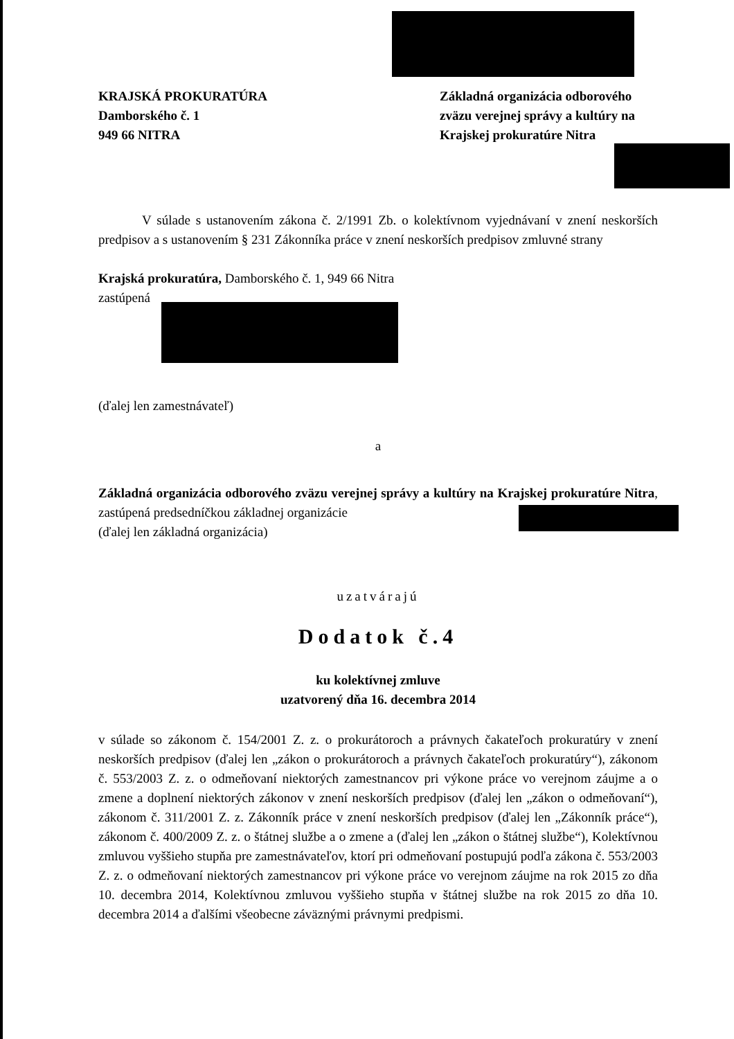KRAJSKÁ PROKURATÚRA
Damborského č. 1
949 66 NITRA
Základná organizácia odborového zväzu verejnej správy a kultúry na Krajskej prokuratúre Nitra
V súlade s ustanovením zákona č. 2/1991 Zb. o kolektívnom vyjednávaní v znení neskorších predpisov a s ustanovením § 231 Zákonníka práce v znení neskorších predpisov zmluvné strany
Krajská prokuratúra, Damborského č. 1, 949 66 Nitra
zastúpená
(ďalej len zamestnávateľ)
a
Základná organizácia odborového zväzu verejnej správy a kultúry na Krajskej prokuratúre Nitra, zastúpená predsedníčkou základnej organizácie
(ďalej len základná organizácia)
uzatvárajú
Dodatok č.4
ku kolektívnej zmluve
uzatvorený dňa 16. decembra 2014
v súlade so zákonom č. 154/2001 Z. z. o prokurátoroch a právnych čakateľoch prokuratúry v znení neskorších predpisov (ďalej len „zákon o prokurátoroch a právnych čakateľoch prokuratúry“), zákonom č. 553/2003 Z. z. o odmeňovaní niektorých zamestnancov pri výkone práce vo verejnom záujme a o zmene a doplnení niektorých zákonov v znení neskorších predpisov (ďalej len „zákon o odmeňovaní“), zákonom č. 311/2001 Z. z. Zákonník práce v znení neskorších predpisov (ďalej len „Zákonník práce“), zákonom č. 400/2009 Z. z. o štátnej službe a o zmene a (ďalej len „zákon o štátnej službe“), Kolektívnou zmluvou vyššieho stupňa pre zamestnávateľov, ktorí pri odmeňovaní postupujú podľa zákona č. 553/2003 Z. z. o odmeňovaní niektorých zamestnancov pri výkone práce vo verejnom záujme na rok 2015 zo dňa 10. decembra 2014, Kolektívnou zmluvou vyššieho stupňa v štátnej službe na rok 2015 zo dňa 10. decembra 2014 a ďalšími všeobecne záväznými právnymi predpismi.